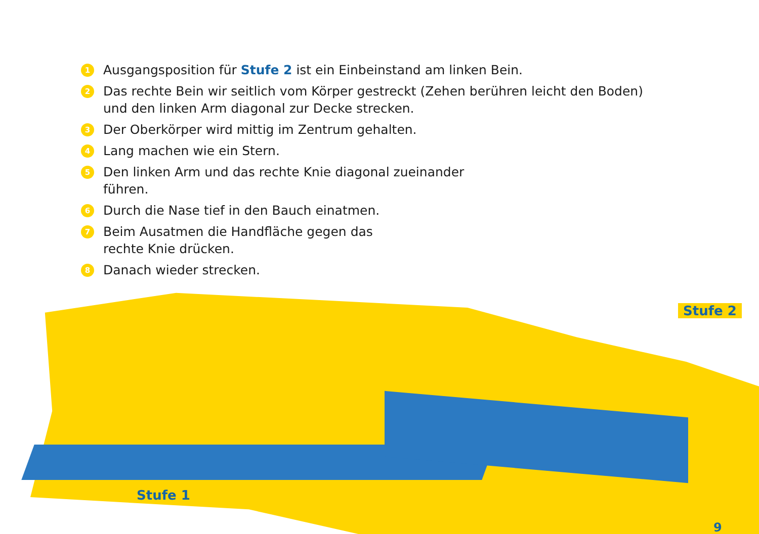1 Ausgangsposition für Stufe 2 ist ein Einbeinstand am linken Bein.
2 Das rechte Bein wir seitlich vom Körper gestreckt (Zehen berühren leicht den Boden) und den linken Arm diagonal zur Decke strecken.
3 Der Oberkörper wird mittig im Zentrum gehalten.
4 Lang machen wie ein Stern.
5 Den linken Arm und das rechte Knie diagonal zueinander führen.
6 Durch die Nase tief in den Bauch einatmen.
7 Beim Ausatmen die Handfläche gegen das rechte Knie drücken.
8 Danach wieder strecken.
Stufe 2
Stufe 1
9